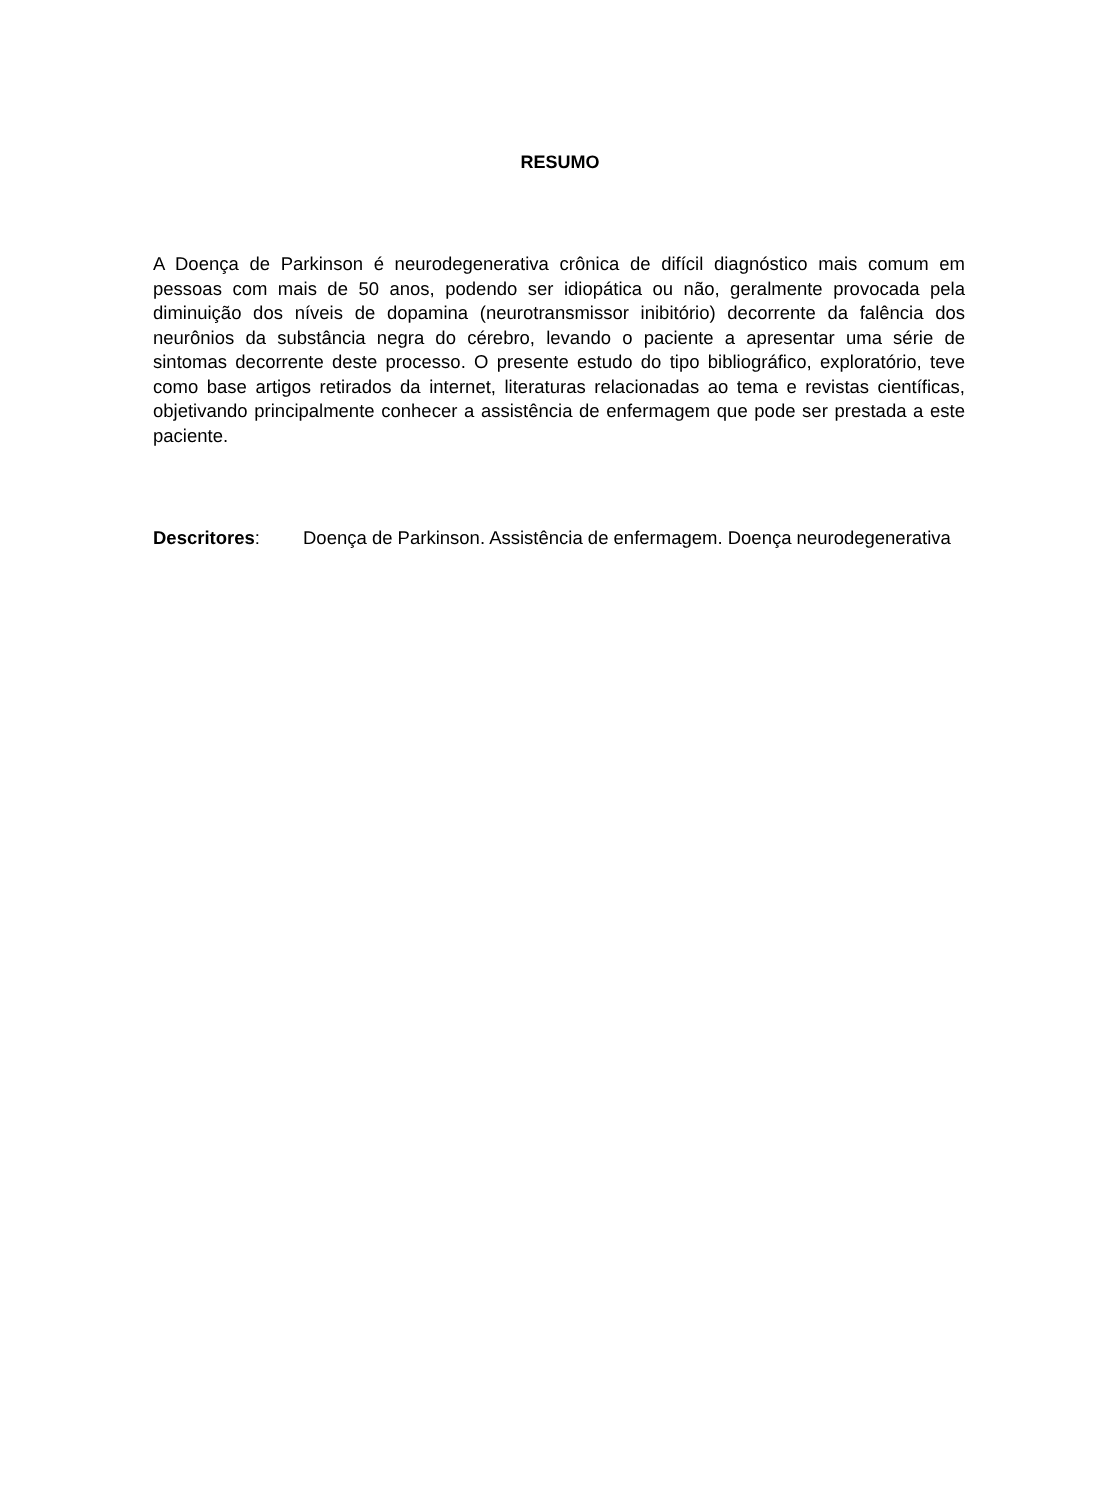RESUMO
A Doença de Parkinson é neurodegenerativa crônica de difícil diagnóstico mais comum em pessoas com mais de 50 anos, podendo ser idiopática ou não, geralmente provocada pela diminuição dos níveis de dopamina (neurotransmissor inibitório) decorrente da falência dos neurônios da substância negra do cérebro, levando o paciente a apresentar uma série de sintomas decorrente deste processo. O presente estudo do tipo bibliográfico, exploratório, teve como base artigos retirados da internet, literaturas relacionadas ao tema e revistas científicas, objetivando principalmente conhecer a assistência de enfermagem que pode ser prestada a este paciente.
Descritores: Doença de Parkinson. Assistência de enfermagem. Doença neurodegenerativa